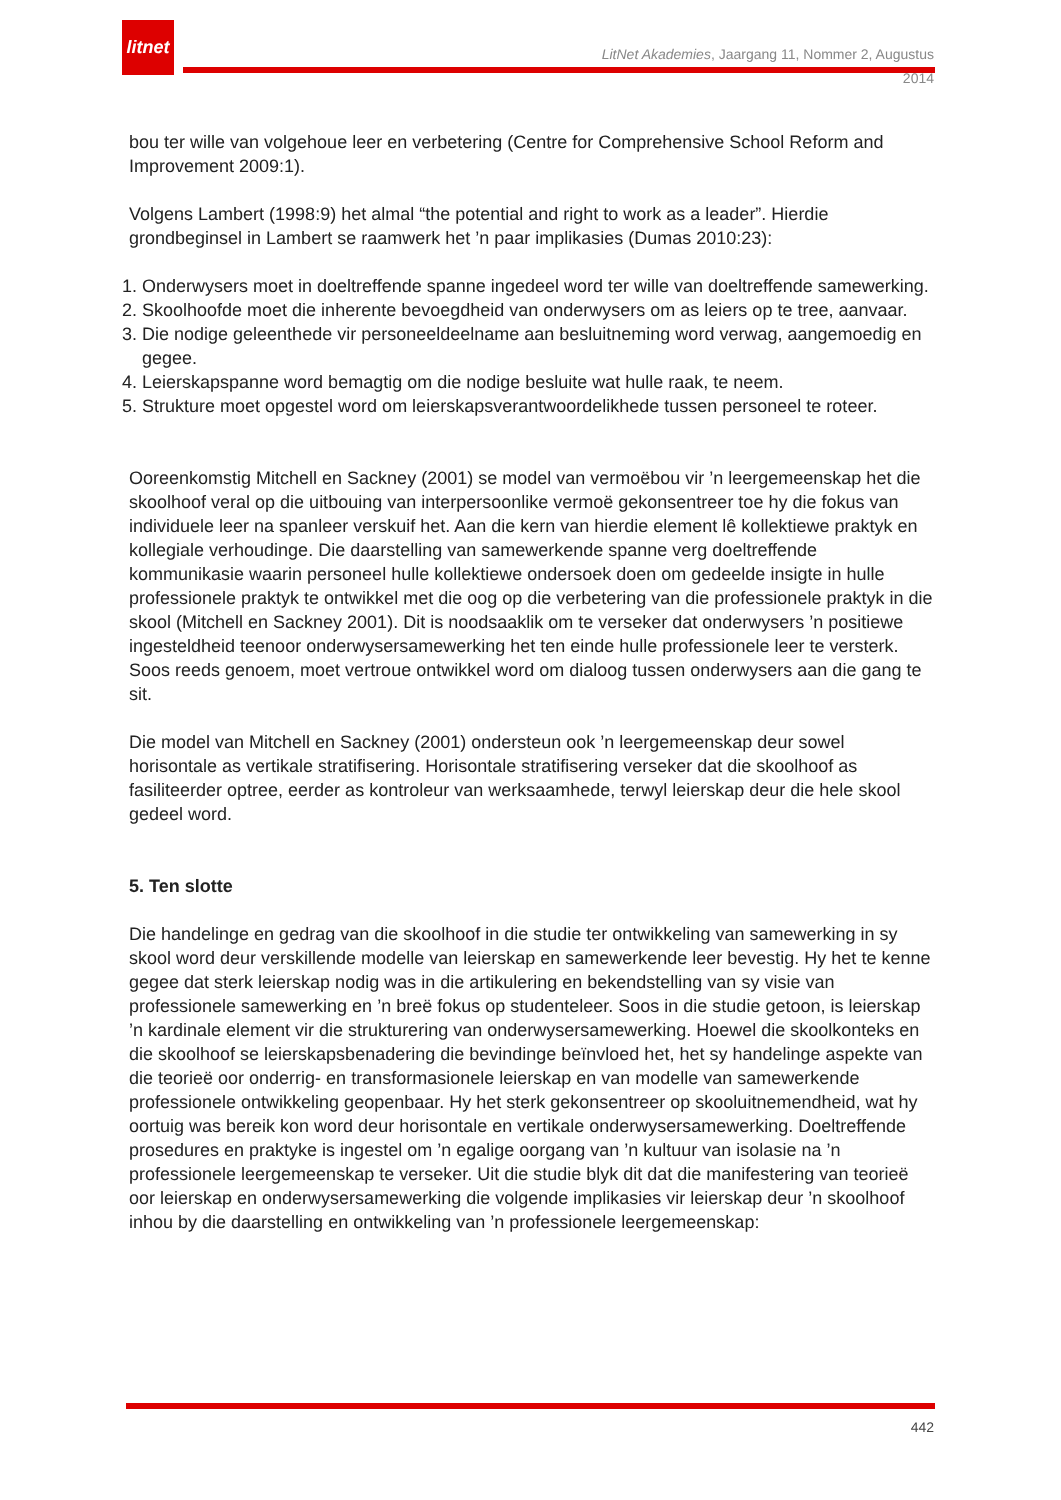litnet
LitNet Akademies, Jaargang 11, Nommer 2, Augustus 2014
bou ter wille van volgehoue leer en verbetering (Centre for Comprehensive School Reform and Improvement 2009:1).
Volgens Lambert (1998:9) het almal “the potential and right to work as a leader”. Hierdie grondbeginsel in Lambert se raamwerk het ’n paar implikasies (Dumas 2010:23):
1. Onderwysers moet in doeltreffende spanne ingedeel word ter wille van doeltreffende samewerking.
2. Skoolhoofde moet die inherente bevoegdheid van onderwysers om as leiers op te tree, aanvaar.
3. Die nodige geleenthede vir personeeldeelname aan besluitneming word verwag, aangemoedig en gegee.
4. Leierskapspanne word bemagtig om die nodige besluite wat hulle raak, te neem.
5. Strukture moet opgestel word om leierskapsverantwoordelikhede tussen personeel te roteer.
Ooreenkomstig Mitchell en Sackney (2001) se model van vermoëbou vir ’n leergemeenskap het die skoolhoof veral op die uitbouing van interpersoonlike vermoë gekonsentreer toe hy die fokus van individuele leer na spanleer verskuif het. Aan die kern van hierdie element lê kollektiewe praktyk en kollegiale verhoudinge. Die daarstelling van samewerkende spanne verg doeltreffende kommunikasie waarin personeel hulle kollektiewe ondersoek doen om gedeelde insigte in hulle professionele praktyk te ontwikkel met die oog op die verbetering van die professionele praktyk in die skool (Mitchell en Sackney 2001). Dit is noodsaaklik om te verseker dat onderwysers ’n positiewe ingesteldheid teenoor onderwysersamewerking het ten einde hulle professionele leer te versterk. Soos reeds genoem, moet vertroue ontwikkel word om dialoog tussen onderwysers aan die gang te sit.
Die model van Mitchell en Sackney (2001) ondersteun ook ’n leergemeenskap deur sowel horisontale as vertikale stratifisering. Horisontale stratifisering verseker dat die skoolhoof as fasiliteerder optree, eerder as kontroleur van werksaamhede, terwyl leierskap deur die hele skool gedeel word.
5. Ten slotte
Die handelinge en gedrag van die skoolhoof in die studie ter ontwikkeling van samewerking in sy skool word deur verskillende modelle van leierskap en samewerkende leer bevestig. Hy het te kenne gegee dat sterk leierskap nodig was in die artikulering en bekendstelling van sy visie van professionele samewerking en ’n breë fokus op studenteleer. Soos in die studie getoon, is leierskap ’n kardinale element vir die strukturering van onderwysersamewerking. Hoewel die skoolkonteks en die skoolhoof se leierskapsbenadering die bevindinge beïnvloed het, het sy handelinge aspekte van die teorieë oor onderrig- en transformasionele leierskap en van modelle van samewerkende professionele ontwikkeling geopenbaar. Hy het sterk gekonsentreer op skooluitnemendheid, wat hy oortuig was bereik kon word deur horisontale en vertikale onderwysersamewerking. Doeltreffende prosedures en praktyke is ingestel om ’n egalige oorgang van ’n kultuur van isolasie na ’n professionele leergemeenskap te verseker. Uit die studie blyk dit dat die manifestering van teorieë oor leierskap en onderwysersamewerking die volgende implikasies vir leierskap deur ’n skoolhoof inhou by die daarstelling en ontwikkeling van ’n professionele leergemeenskap:
442